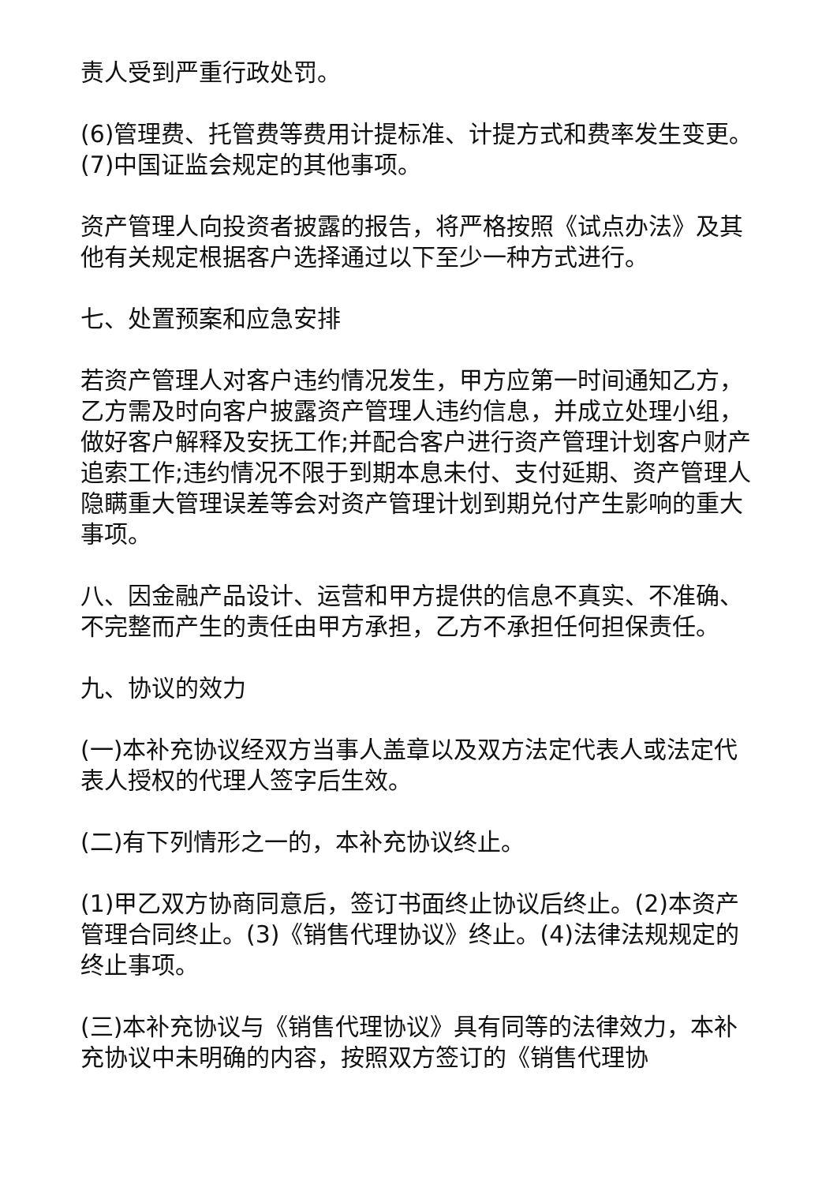责人受到严重行政处罚。
(6)管理费、托管费等费用计提标准、计提方式和费率发生变更。(7)中国证监会规定的其他事项。
资产管理人向投资者披露的报告，将严格按照《试点办法》及其他有关规定根据客户选择通过以下至少一种方式进行。
七、处置预案和应急安排
若资产管理人对客户违约情况发生，甲方应第一时间通知乙方，乙方需及时向客户披露资产管理人违约信息，并成立处理小组，做好客户解释及安抚工作;并配合客户进行资产管理计划客户财产追索工作;违约情况不限于到期本息未付、支付延期、资产管理人隐瞒重大管理误差等会对资产管理计划到期兑付产生影响的重大事项。
八、因金融产品设计、运营和甲方提供的信息不真实、不准确、不完整而产生的责任由甲方承担，乙方不承担任何担保责任。
九、协议的效力
(一)本补充协议经双方当事人盖章以及双方法定代表人或法定代表人授权的代理人签字后生效。
(二)有下列情形之一的，本补充协议终止。
(1)甲乙双方协商同意后，签订书面终止协议后终止。(2)本资产管理合同终止。(3)《销售代理协议》终止。(4)法律法规规定的终止事项。
(三)本补充协议与《销售代理协议》具有同等的法律效力，本补充协议中未明确的内容，按照双方签订的《销售代理协